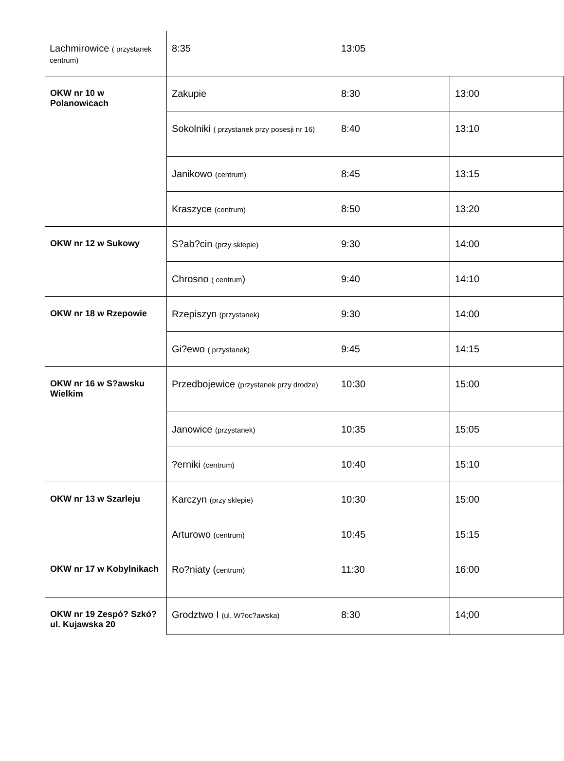Lachmirowice ( przystanek centrum)
8:35 13:05
| OKW nr 10 w Polanowicach | Zakupie | 8:30 | 13:00 |
| | Sokolniki ( przystanek przy posesji nr 16) | 8:40 | 13:10 |
| | Janikowo (centrum) | 8:45 | 13:15 |
| | Kraszyce (centrum) | 8:50 | 13:20 |
| OKW nr 12 w Sukowy | S?ab?cin (przy sklepie) | 9:30 | 14:00 |
| | Chrosno ( centrum ) | 9:40 | 14:10 |
| OKW nr 18 w Rzepowie | Rzepiszyn (przystanek) | 9:30 | 14:00 |
| | Gi?ewo ( przystanek) | 9:45 | 14:15 |
| OKW nr 16 w S?awsku Wielkim | Przedbojewice (przystanek przy drodze) | 10:30 | 15:00 |
| | Janowice (przystanek) | 10:35 | 15:05 |
| | ?erniki (centrum) | 10:40 | 15:10 |
| OKW nr 13 w Szarleju | Karczyn (przy sklepie) | 10:30 | 15:00 |
| | Arturowo (centrum) | 10:45 | 15:15 |
| OKW nr 17 w Kobylnikach | Ro?niaty ( centrum) | 11:30 | 16:00 |
| OKW nr 19 Zespó? Szkó? ul. Kujawska 20 | Grodztwo I (ul. W?oc?awska) | 8:30 | 14;00 |